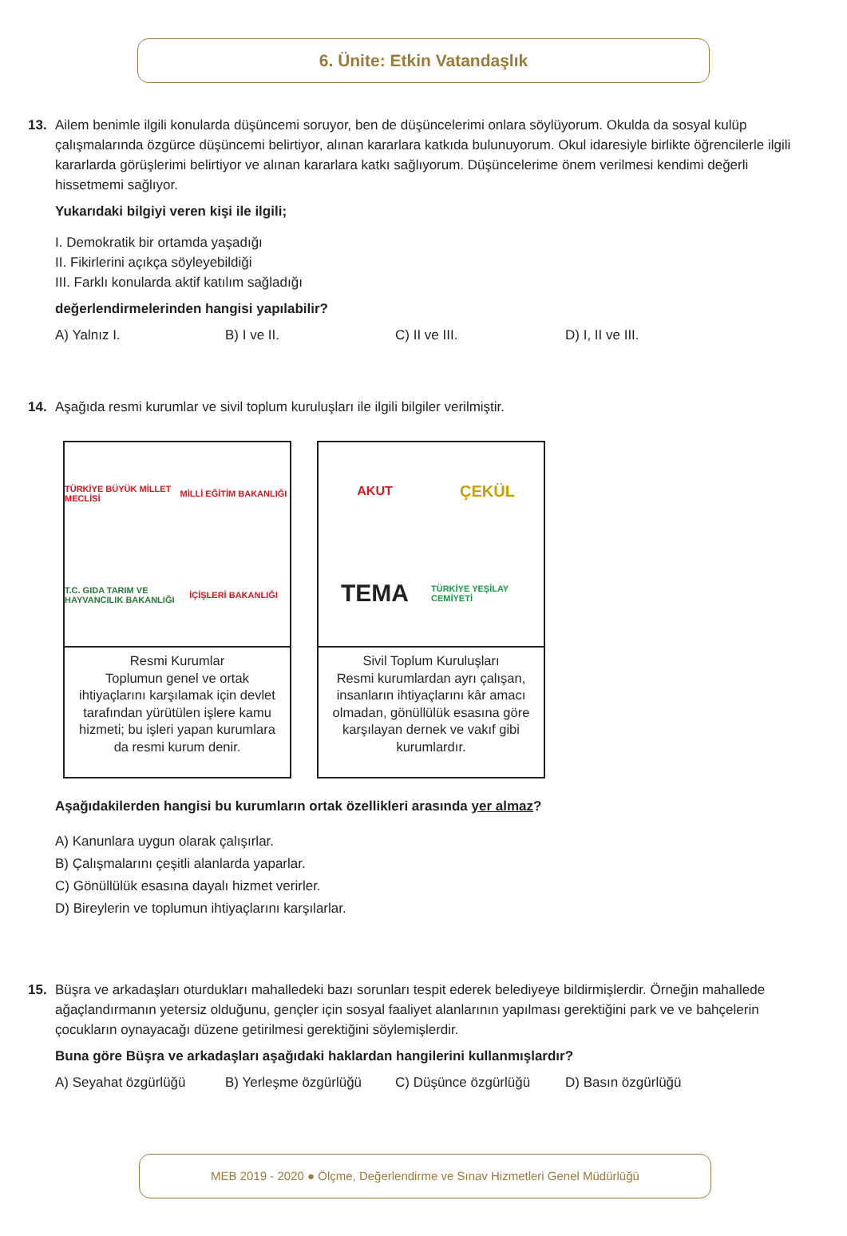6. Ünite: Etkin Vatandaşlık
13.
Ailem benimle ilgili konularda düşüncemi soruyor, ben de düşüncelerimi onlara söylüyorum. Okulda da sosyal kulüp çalışmalarında özgürce düşüncemi belirtiyor, alınan kararlara katkıda bulunuyorum. Okul idaresiyle birlikte öğrencilerle ilgili kararlarda görüşlerimi belirtiyor ve alınan kararlara katkı sağlıyorum. Düşüncelerime önem verilmesi kendimi değerli hissetmemi sağlıyor.
Yukarıdaki bilgiyi veren kişi ile ilgili;
I. Demokratik bir ortamda yaşadığı
II. Fikirlerini açıkça söyleyebildiği
III. Farklı konularda aktif katılım sağladığı
değerlendirmelerinden hangisi yapılabilir?
A) Yalnız I. B) I ve II. C) II ve III. D) I, II ve III.
14.
Aşağıda resmi kurumlar ve sivil toplum kuruluşları ile ilgili bilgiler verilmiştir.
TÜRKİYE BÜYÜK MİLLET MECLİSİ MİLLİ EĞİTİM BAKANLIĞI T.C. GIDA TARIM VE HAYVANCILIK BAKANLIĞI İÇİŞLERİ BAKANLIĞI
Resmi Kurumlar
Toplumun genel ve ortak ihtiyaçlarını karşılamak için devlet tarafından yürütülen işlere kamu hizmeti; bu işleri yapan kurumlara da resmi kurum denir.
AKUT ÇEKÜL TEMA TÜRKİYE YEŞİLAY CEMİYETİ
Sivil Toplum Kuruluşları
Resmi kurumlardan ayrı çalışan, insanların ihtiyaçlarını kâr amacı olmadan, gönüllülük esasına göre karşılayan dernek ve vakıf gibi kurumlardır.
Aşağıdakilerden hangisi bu kurumların ortak özellikleri arasında yer almaz?
A) Kanunlara uygun olarak çalışırlar.
B) Çalışmalarını çeşitli alanlarda yaparlar.
C) Gönüllülük esasına dayalı hizmet verirler.
D) Bireylerin ve toplumun ihtiyaçlarını karşılarlar.
15.
Büşra ve arkadaşları oturdukları mahalledeki bazı sorunları tespit ederek belediyeye bildirmişlerdir. Örneğin mahallede ağaçlandırmanın yetersiz olduğunu, gençler için sosyal faaliyet alanlarının yapılması gerektiğini park ve ve bahçelerin çocukların oynayacağı düzene getirilmesi gerektiğini söylemişlerdir.
Buna göre Büşra ve arkadaşları aşağıdaki haklardan hangilerini kullanmışlardır?
A) Seyahat özgürlüğü B) Yerleşme özgürlüğü C) Düşünce özgürlüğü D) Basın özgürlüğü
MEB 2019 - 2020 ● Ölçme, Değerlendirme ve Sınav Hizmetleri Genel Müdürlüğü